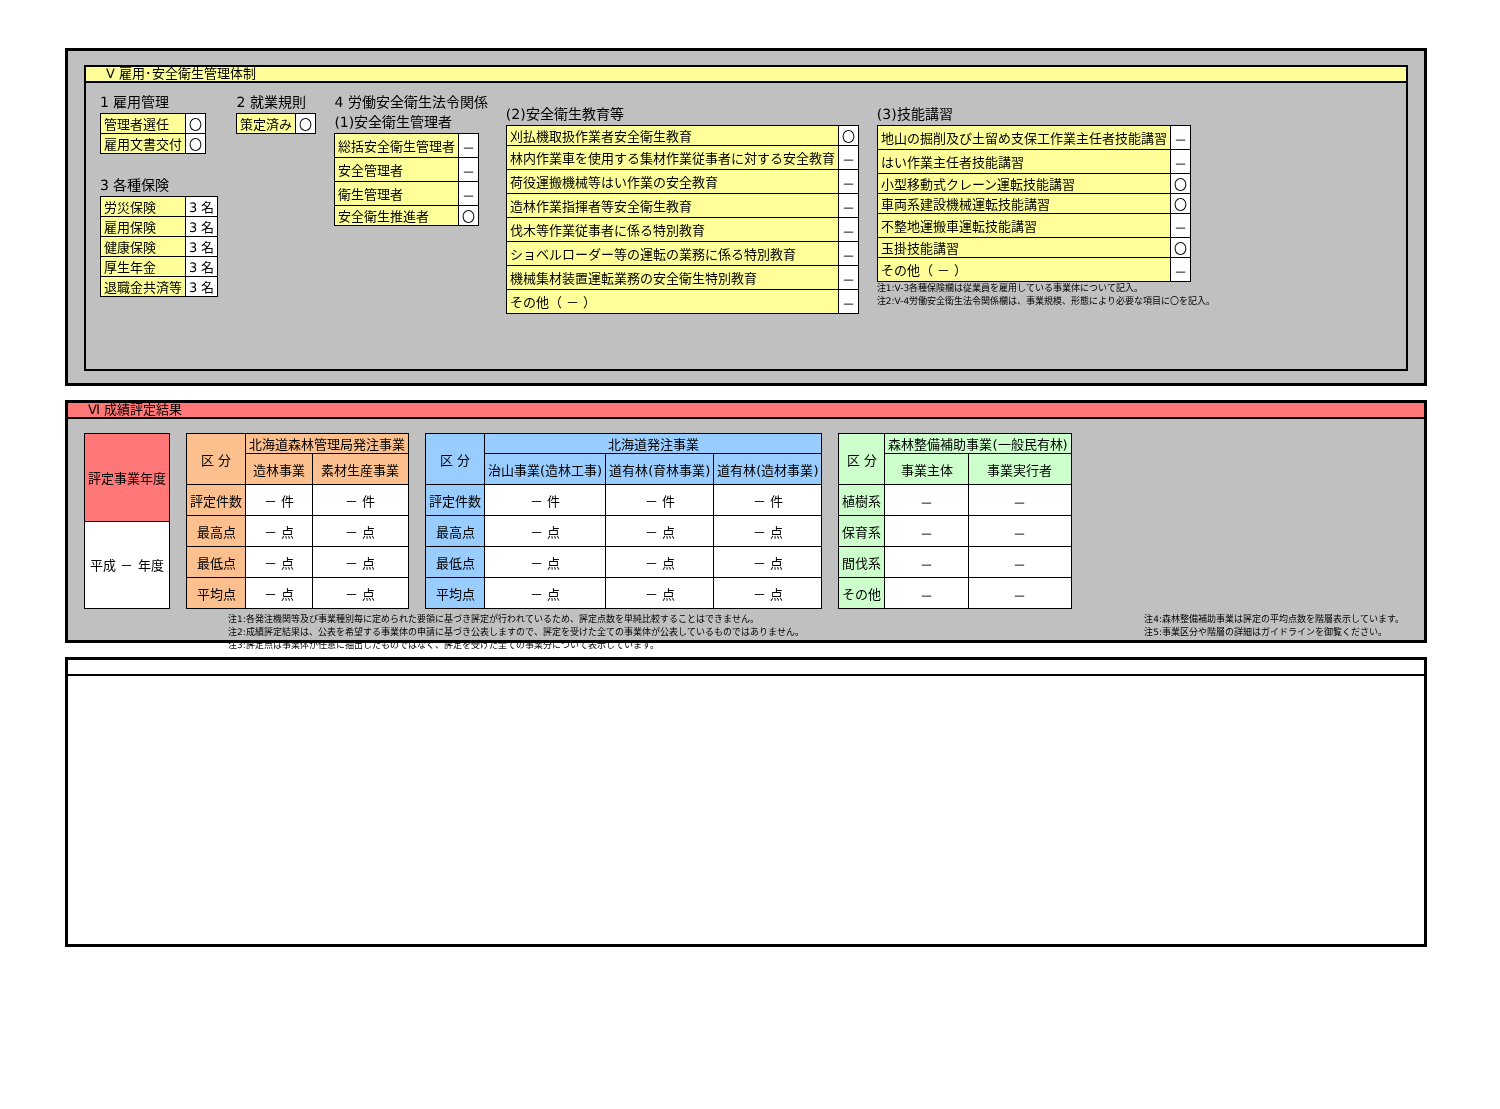Ⅴ 雇用･安全衛生管理体制
1 雇用管理
| 管理者選任 | 〇 |
| 雇用文書交付 | 〇 |
3 各種保険
| 労災保険 | 3 名 |
| 雇用保険 | 3 名 |
| 健康保険 | 3 名 |
| 厚生年金 | 3 名 |
| 退職金共済等 | 3 名 |
2 就業規則
| 策定済み | 〇 |
4 労働安全衛生法令関係
(1)安全衛生管理者
| 総括安全衛生管理者 | － |
| 安全管理者 | － |
| 衛生管理者 | － |
| 安全衛生推進者 | 〇 |
(2)安全衛生教育等
| 刈払機取扱作業者安全衛生教育 | 〇 |
| 林内作業車を使用する集材作業従事者に対する安全教育 | － |
| 荷役運搬機械等はい作業の安全教育 | － |
| 造林作業指揮者等安全衛生教育 | － |
| 伐木等作業従事者に係る特別教育 | － |
| ショベルローダー等の運転の業務に係る特別教育 | － |
| 機械集材装置運転業務の安全衛生特別教育 | － |
| その他（ － ） | － |
(3)技能講習
| 地山の掘削及び土留め支保工作業主任者技能講習 | － |
| はい作業主任者技能講習 | － |
| 小型移動式クレーン運転技能講習 | 〇 |
| 車両系建設機械運転技能講習 | 〇 |
| 不整地運搬車運転技能講習 | － |
| 玉掛技能講習 | 〇 |
| その他（ － ） | － |
注1:V-3各種保険欄は従業員を雇用している事業体について記入。
注2:V-4労働安全衛生法令関係欄は、事業規模、形態により必要な項目に〇を記入。
Ⅵ 成績評定結果
| 評定事業年度 |
| --- |
| 平成 － 年度 |
| 区 分 | 北海道森林管理局発注事業 | |
| --- | --- | --- |
| | 造林事業 | 素材生産事業 |
| 評定件数 | － 件 | － 件 |
| 最高点 | － 点 | － 点 |
| 最低点 | － 点 | － 点 |
| 平均点 | － 点 | － 点 |
| 区 分 | 北海道発注事業 | | |
| --- | --- | --- | --- |
| | 治山事業(造林工事) | 道有林(育林事業) | 道有林(造材事業) |
| 評定件数 | － 件 | － 件 | － 件 |
| 最高点 | － 点 | － 点 | － 点 |
| 最低点 | － 点 | － 点 | － 点 |
| 平均点 | － 点 | － 点 | － 点 |
| 区 分 | 森林整備補助事業(一般民有林) | |
| --- | --- | --- |
| | 事業主体 | 事業実行者 |
| 植樹系 | － | － |
| 保育系 | － | － |
| 間伐系 | － | － |
| その他 | － | － |
注1:各発注機関等及び事業種別毎に定められた要領に基づき評定が行われているため、評定点数を単純比較することはできません。
注2:成績評定結果は、公表を希望する事業体の申請に基づき公表しますので、評定を受けた全ての事業体が公表しているものではありません。
注3:評定点は事業体が任意に抽出したものではなく、評定を受けた全ての事業分について表示しています。
注4:森林整備補助事業は評定の平均点数を階層表示しています。
注5:事業区分や階層の詳細はガイドラインを御覧ください。